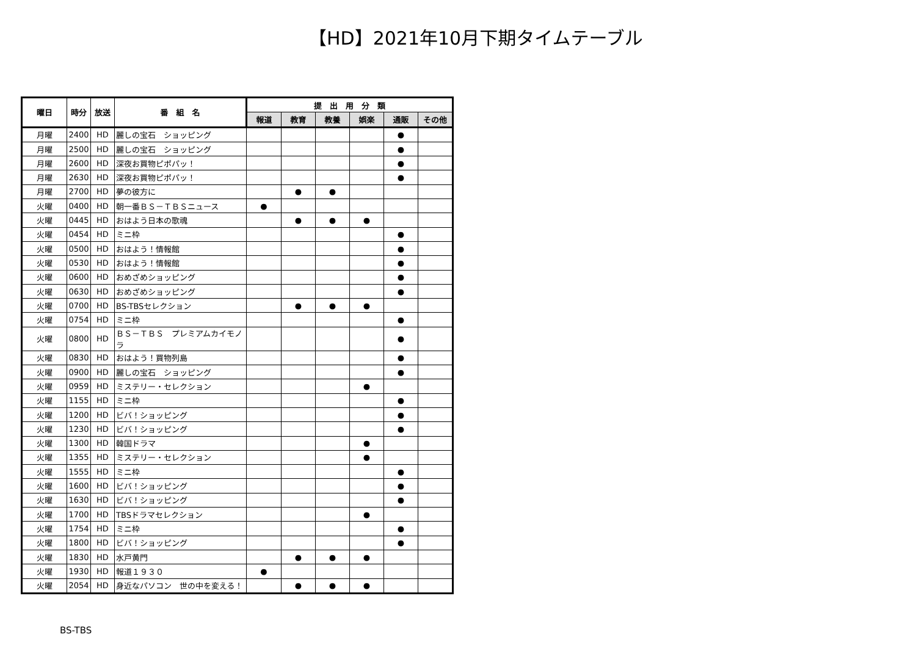【HD】2021年10月下期タイムテーブル
| 曜日 | 時分 | 放送 | 番 組 名 | 提 出 用 分 類 | | | | | |
| --- | --- | --- | --- | --- | --- | --- | --- | --- | --- |
| | | | | 報道 | 教育 | 教養 | 娯楽 | 通販 | その他 |
| 月曜 | 2400 | HD | 麗しの宝石 ショッピング | | | | | ● | |
| 月曜 | 2500 | HD | 麗しの宝石 ショッピング | | | | | ● | |
| 月曜 | 2600 | HD | 深夜お買物ピポパッ！ | | | | | ● | |
| 月曜 | 2630 | HD | 深夜お買物ピポパッ！ | | | | | ● | |
| 月曜 | 2700 | HD | 夢の彼方に | | ● | ● | | | |
| 火曜 | 0400 | HD | 朝一番ＢＳ－ＴＢＳニュース | ● | | | | | |
| 火曜 | 0445 | HD | おはよう日本の歌魂 | | ● | ● | ● | | |
| 火曜 | 0454 | HD | ミニ枠 | | | | | ● | |
| 火曜 | 0500 | HD | おはよう！情報館 | | | | | ● | |
| 火曜 | 0530 | HD | おはよう！情報館 | | | | | ● | |
| 火曜 | 0600 | HD | おめざめショッピング | | | | | ● | |
| 火曜 | 0630 | HD | おめざめショッピング | | | | | ● | |
| 火曜 | 0700 | HD | BS-TBSセレクション | | ● | ● | ● | | |
| 火曜 | 0754 | HD | ミニ枠 | | | | | ● | |
| 火曜 | 0800 | HD | ＢＳ－ＴＢＳ プレミアムカイモノラ | | | | | ● | |
| 火曜 | 0830 | HD | おはよう！買物列島 | | | | | ● | |
| 火曜 | 0900 | HD | 麗しの宝石 ショッピング | | | | | ● | |
| 火曜 | 0959 | HD | ミステリー・セレクション | | | | ● | | |
| 火曜 | 1155 | HD | ミニ枠 | | | | | ● | |
| 火曜 | 1200 | HD | ビバ！ショッピング | | | | | ● | |
| 火曜 | 1230 | HD | ビバ！ショッピング | | | | | ● | |
| 火曜 | 1300 | HD | 韓国ドラマ | | | | ● | | |
| 火曜 | 1355 | HD | ミステリー・セレクション | | | | ● | | |
| 火曜 | 1555 | HD | ミニ枠 | | | | | ● | |
| 火曜 | 1600 | HD | ビバ！ショッピング | | | | | ● | |
| 火曜 | 1630 | HD | ビバ！ショッピング | | | | | ● | |
| 火曜 | 1700 | HD | TBSドラマセレクション | | | | ● | | |
| 火曜 | 1754 | HD | ミニ枠 | | | | | ● | |
| 火曜 | 1800 | HD | ビバ！ショッピング | | | | | ● | |
| 火曜 | 1830 | HD | 水戸黄門 | | ● | ● | ● | | |
| 火曜 | 1930 | HD | 報道１９３０ | ● | | | | | |
| 火曜 | 2054 | HD | 身近なパソコン 世の中を変える！ | | ● | ● | ● | | |
BS-TBS